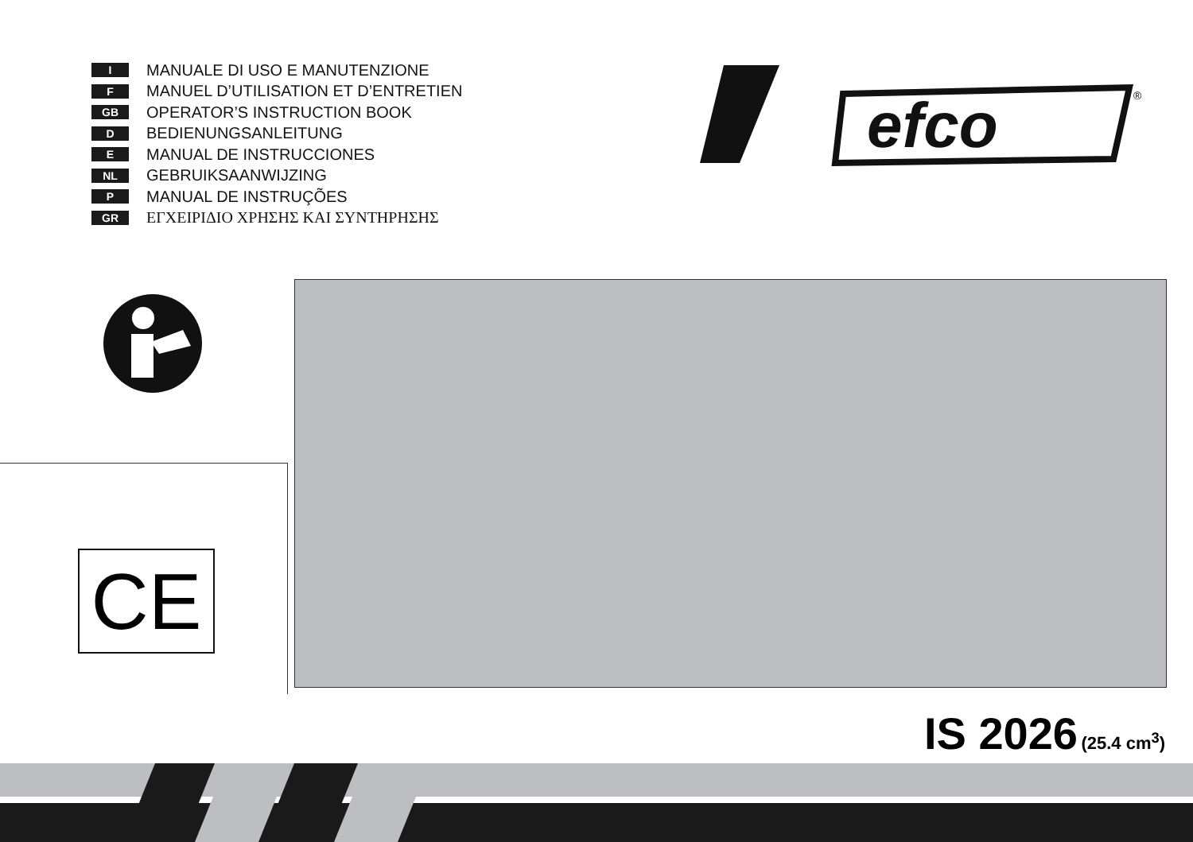I MANUALE DI USO E MANUTENZIONE
F MANUEL D’UTILISATION ET D’ENTRETIEN
GB OPERATOR’S INSTRUCTION BOOK
D BEDIENUNGSANLEITUNG
E MANUAL DE INSTRUCCIONES
NL GEBRUIKSAANWIJZING
P MANUAL DE INSTRUÇÕES
GR ΕΓΧΕΙΡΙΔΙΟ ΧΡΗΣΗΣ ΚΑΙ ΣΥΝΤΗΡΗΣΗΣ
efco
®
CE
IS 2026 (25.4 cm<sup>3</sup>)